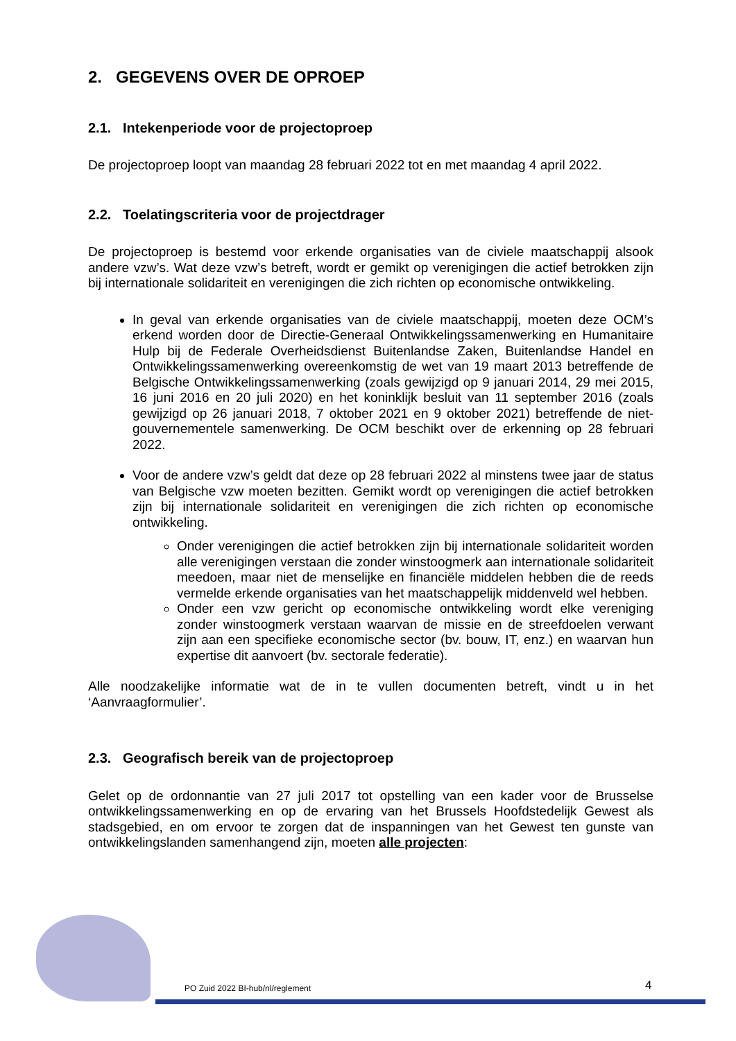2. GEGEVENS OVER DE OPROEP
2.1. Intekenperiode voor de projectoproep
De projectoproep loopt van maandag 28 februari 2022 tot en met maandag 4 april 2022.
2.2. Toelatingscriteria voor de projectdrager
De projectoproep is bestemd voor erkende organisaties van de civiele maatschappij alsook andere vzw’s. Wat deze vzw’s betreft, wordt er gemikt op verenigingen die actief betrokken zijn bij internationale solidariteit en verenigingen die zich richten op economische ontwikkeling.
In geval van erkende organisaties van de civiele maatschappij, moeten deze OCM’s erkend worden door de Directie-Generaal Ontwikkelingssamenwerking en Humanitaire Hulp bij de Federale Overheidsdienst Buitenlandse Zaken, Buitenlandse Handel en Ontwikkelingssamenwerking overeenkomstig de wet van 19 maart 2013 betreffende de Belgische Ontwikkelingssamenwerking (zoals gewijzigd op 9 januari 2014, 29 mei 2015, 16 juni 2016 en 20 juli 2020) en het koninklijk besluit van 11 september 2016 (zoals gewijzigd op 26 januari 2018, 7 oktober 2021 en 9 oktober 2021) betreffende de niet-gouvernementele samenwerking. De OCM beschikt over de erkenning op 28 februari 2022.
Voor de andere vzw’s geldt dat deze op 28 februari 2022 al minstens twee jaar de status van Belgische vzw moeten bezitten. Gemikt wordt op verenigingen die actief betrokken zijn bij internationale solidariteit en verenigingen die zich richten op economische ontwikkeling.
Onder verenigingen die actief betrokken zijn bij internationale solidariteit worden alle verenigingen verstaan die zonder winstoogmerk aan internationale solidariteit meedoen, maar niet de menselijke en financiële middelen hebben die de reeds vermelde erkende organisaties van het maatschappelijk middenveld wel hebben.
Onder een vzw gericht op economische ontwikkeling wordt elke vereniging zonder winstoogmerk verstaan waarvan de missie en de streefdoelen verwant zijn aan een specifieke economische sector (bv. bouw, IT, enz.) en waarvan hun expertise dit aanvoert (bv. sectorale federatie).
Alle noodzakelijke informatie wat de in te vullen documenten betreft, vindt u in het ‘Aanvraagformulier’.
2.3. Geografisch bereik van de projectoproep
Gelet op de ordonnantie van 27 juli 2017 tot opstelling van een kader voor de Brusselse ontwikkelingssamenwerking en op de ervaring van het Brussels Hoofdstedelijk Gewest als stadsgebied, en om ervoor te zorgen dat de inspanningen van het Gewest ten gunste van ontwikkelingslanden samenhangend zijn, moeten alle projecten:
PO Zuid 2022 BI-hub/nl/reglement
4